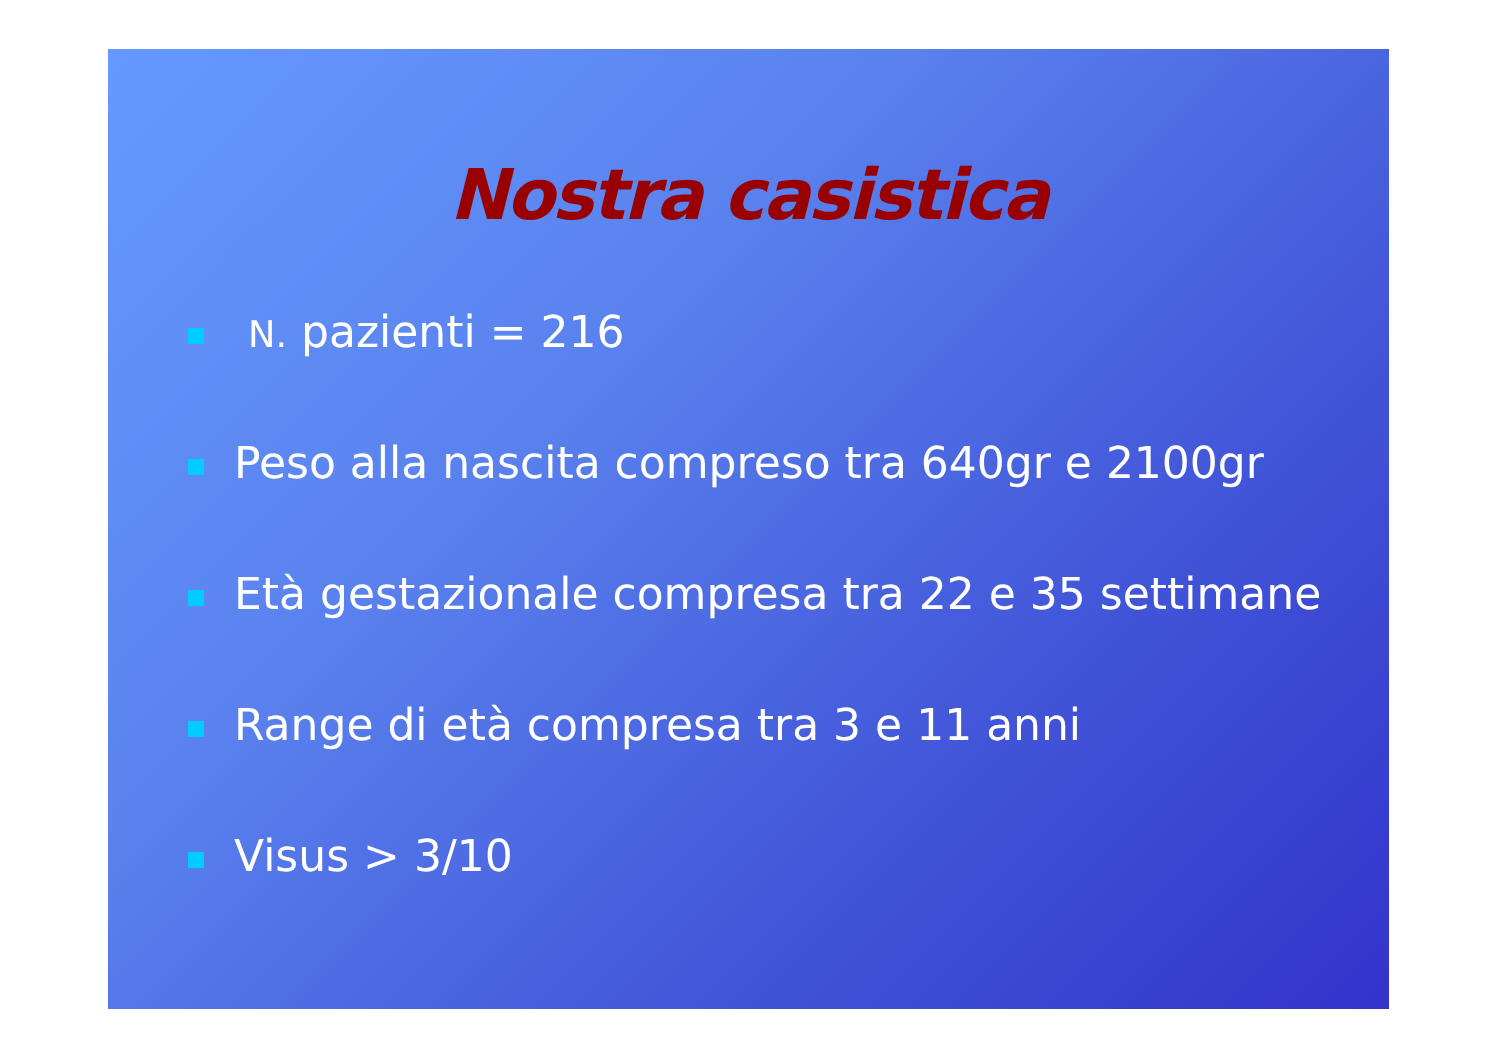Nostra casistica
N. pazienti = 216
Peso alla nascita compreso tra 640gr e 2100gr
Età gestazionale compresa tra 22 e 35 settimane
Range di età compresa tra 3 e 11 anni
Visus > 3/10